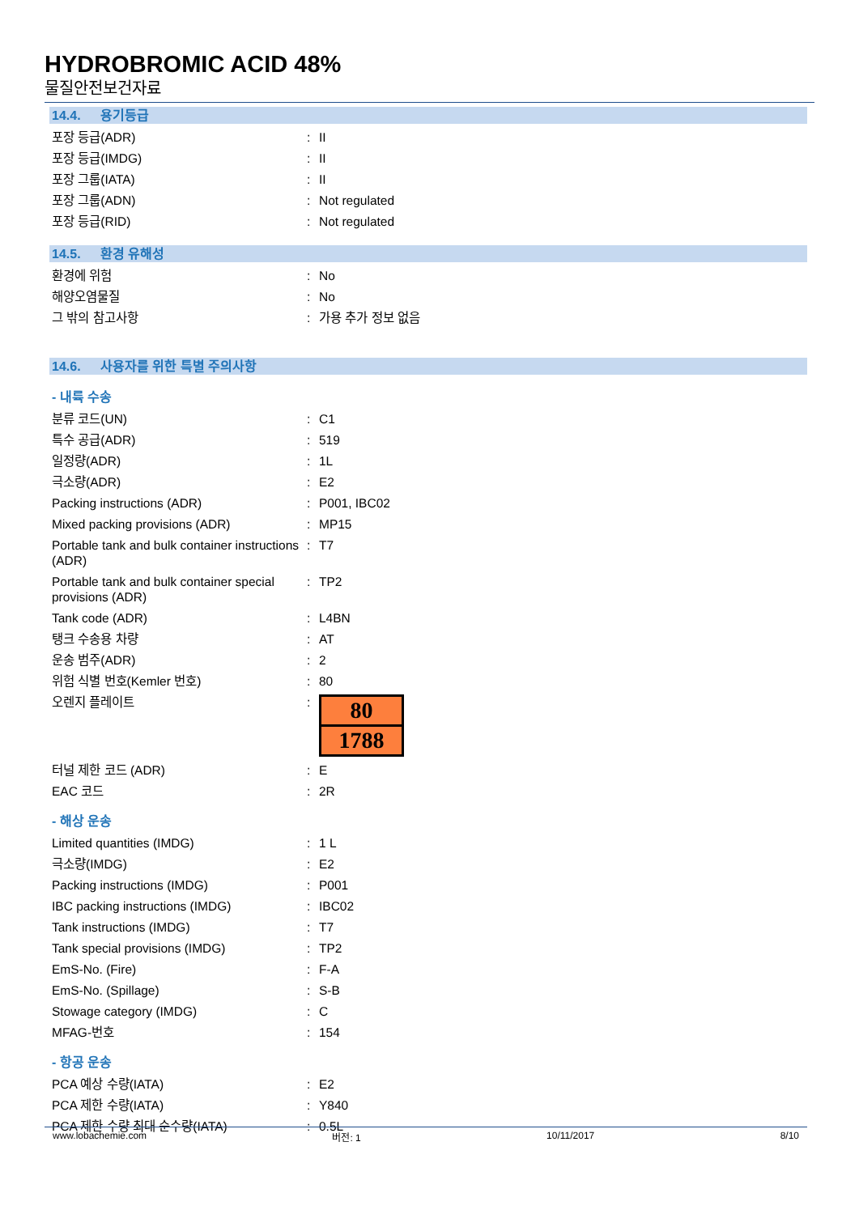HYDROBROMIC ACID 48%
물질안전보건자료
14.4. 용기등급
포장 등급(ADR) : II
포장 등급(IMDG) : II
포장 그룹(IATA) : II
포장 그룹(ADN) : Not regulated
포장 등급(RID) : Not regulated
14.5. 환경 유해성
환경에 위험 : No
해양오염물질 : No
그 밖의 참고사항 : 가용 추가 정보 없음
14.6. 사용자를 위한 특별 주의사항
- 내륙 수송
분류 코드(UN) : C1
특수 공급(ADR) : 519
일정량(ADR) : 1L
극소량(ADR) : E2
Packing instructions (ADR) : P001, IBC02
Mixed packing provisions (ADR) : MP15
Portable tank and bulk container instructions (ADR)
: T7
Portable tank and bulk container special provisions (ADR)
: TP2
Tank code (ADR) : L4BN
탱크 수송용 차량 : AT
운송 범주(ADR) : 2
위험 식별 번호(Kemler 번호) : 80
오렌지 플레이트 :
80
1788
터널 제한 코드 (ADR) : E
EAC 코드 : 2R
- 해상 운송
Limited quantities (IMDG) : 1 L
극소량(IMDG) : E2
Packing instructions (IMDG) : P001
IBC packing instructions (IMDG) : IBC02
Tank instructions (IMDG) : T7
Tank special provisions (IMDG) : TP2
EmS-No. (Fire) : F-A
EmS-No. (Spillage) : S-B
Stowage category (IMDG) : C
MFAG-번호 : 154
- 항공 운송
PCA 예상 수량(IATA) : E2
PCA 제한 수량(IATA) : Y840
PCA 제한 수량 최대 순수량(IATA) : 0.5L
www.lobachemie.com 버전: 1 10/11/2017 8/10